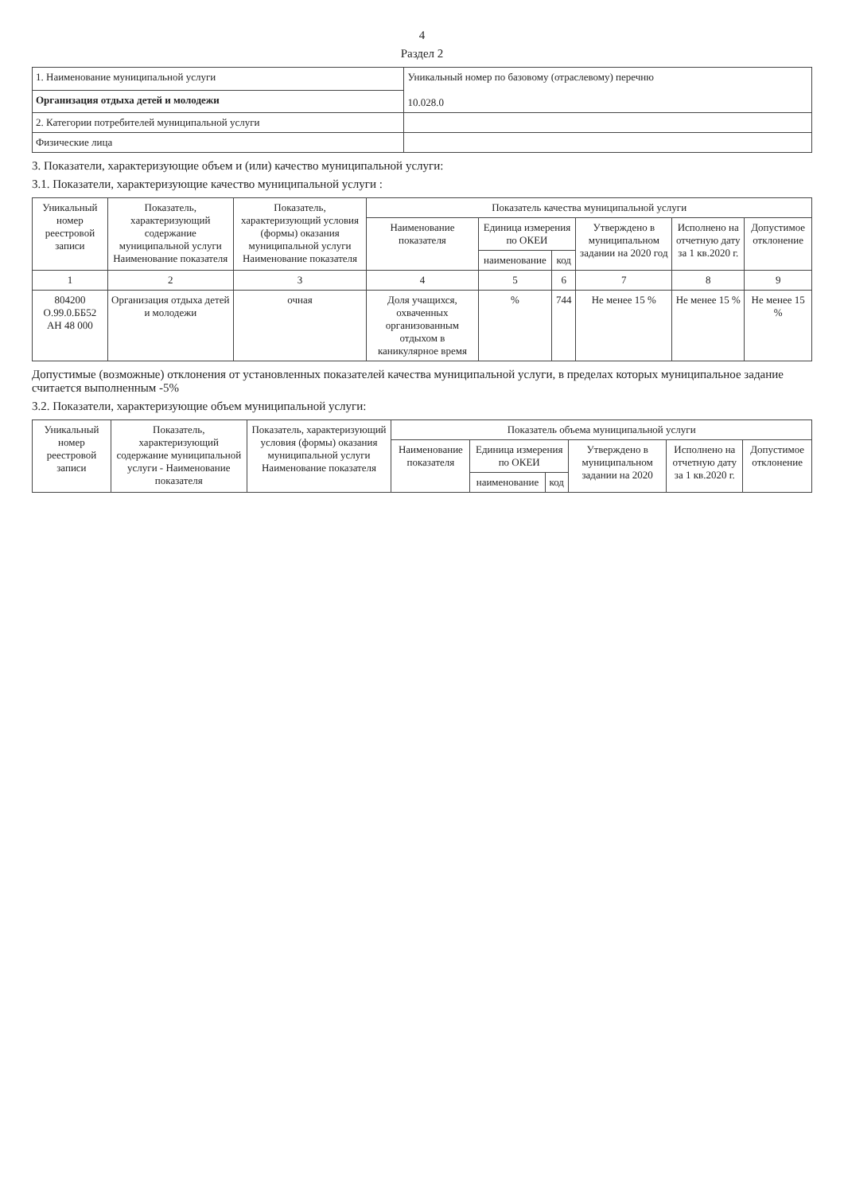4
Раздел 2
| 1. Наименование муниципальной услуги | Уникальный номер по базовому (отраслевому) перечню 10.028.0 |
| Организация отдыха детей и молодежи | |
| 2. Категории потребителей муниципальной услуги | |
| Физические лица | |
3. Показатели, характеризующие объем и (или) качество муниципальной услуги:
3.1. Показатели, характеризующие качество муниципальной услуги :
| Уникальный номер реестровой записи | Показатель, характеризующий содержание муниципальной услуги Наименование показателя | Показатель, характеризующий условия (формы) оказания муниципальной услуги Наименование показателя | Показатель качества муниципальной услуги | | | | | |
| --- | --- | --- | --- | --- | --- | --- | --- | --- |
| | | | Наименование показателя | Единица измерения по ОКЕИ | | Утверждено в муниципальном задании на 2020 год | Исполнено на отчетную дату за 1 кв.2020 г. | Допустимое отклонение |
| | | | | наименование | код | | | |
| 1 | 2 | 3 | 4 | 5 | 6 | 7 | 8 | 9 |
| 804200 О.99.0.ББ52 АН 48 000 | Организация отдыха детей и молодежи | очная | Доля учащихся, охваченных организованным отдыхом в каникулярное время | % | 744 | Не менее 15 % | Не менее 15 % | Не менее 15 % |
Допустимые (возможные) отклонения от установленных показателей качества муниципальной услуги, в пределах которых муниципальное задание считается выполненным -5%
3.2. Показатели, характеризующие объем муниципальной услуги:
| Уникальный номер реестровой записи | Показатель, характеризующий содержание муниципальной услуги - Наименование показателя | Показатель, характеризующий условия (формы) оказания муниципальной услуги Наименование показателя | Показатель объема муниципальной услуги | | | | | |
| --- | --- | --- | --- | --- | --- | --- | --- | --- |
| | | | Наименование показателя | Единица измерения по ОКЕИ | | Утверждено в муниципальном задании на 2020 | Исполнено на отчетную дату за 1 кв.2020 г. | Допустимое отклонение |
| | | | | наименование | код | | | |